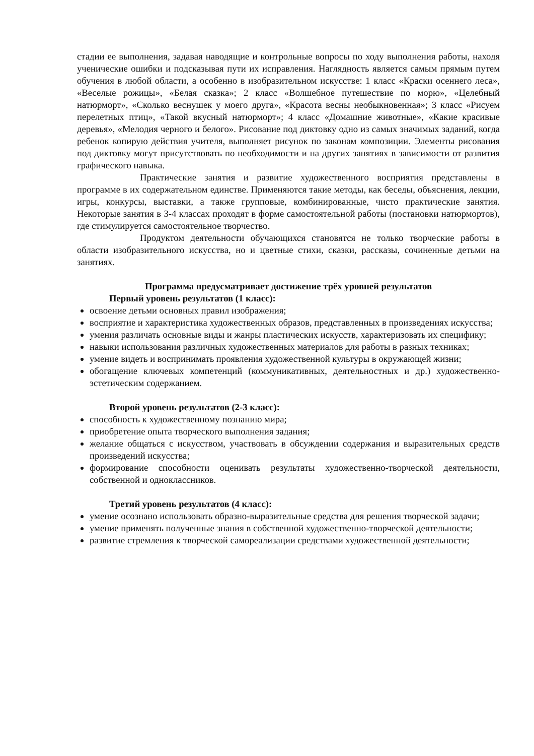стадии ее выполнения, задавая наводящие и контрольные вопросы по ходу выполнения работы, находя ученические ошибки и подсказывая пути их исправления. Наглядность является самым прямым путем обучения в любой области, а особенно в изобразительном искусстве: 1 класс «Краски осеннего леса», «Веселые рожицы», «Белая сказка»; 2 класс «Волшебное путешествие по морю», «Целебный натюрморт», «Сколько веснушек у моего друга», «Красота весны необыкновенная»; 3 класс «Рисуем перелетных птиц», «Такой вкусный натюрморт»; 4 класс «Домашние животные», «Какие красивые деревья», «Мелодия черного и белого». Рисование под диктовку одно из самых значимых заданий, когда ребенок копирую действия учителя, выполняет рисунок по законам композиции. Элементы рисования под диктовку могут присутствовать по необходимости и на других занятиях в зависимости от развития графического навыка.
Практические занятия и развитие художественного восприятия представлены в программе в их содержательном единстве. Применяются такие методы, как беседы, объяснения, лекции, игры, конкурсы, выставки, а также групповые, комбинированные, чисто практические занятия. Некоторые занятия в 3-4 классах проходят в форме самостоятельной работы (постановки натюрмортов), где стимулируется самостоятельное творчество.
Продуктом деятельности обучающихся становятся не только творческие работы в области изобразительного искусства, но и цветные стихи, сказки, рассказы, сочиненные детьми на занятиях.
Программа предусматривает достижение трёх уровней результатов
Первый уровень результатов (1 класс):
освоение детьми основных правил изображения;
восприятие и характеристика художественных образов, представленных в произведениях искусства;
умения различать основные виды и жанры пластических искусств, характеризовать их специфику;
навыки использования различных художественных материалов для работы в разных техниках;
умение видеть и воспринимать проявления художественной культуры в окружающей жизни;
обогащение ключевых компетенций (коммуникативных, деятельностных и др.) художественно-эстетическим содержанием.
Второй уровень результатов (2-3 класс):
способность к художественному познанию мира;
приобретение опыта творческого выполнения задания;
желание общаться с искусством, участвовать в обсуждении содержания и выразительных средств произведений искусства;
формирование способности оценивать результаты художественно-творческой деятельности, собственной и одноклассников.
Третий уровень результатов (4 класс):
умение осознано использовать образно-выразительные средства для решения творческой задачи;
умение применять полученные знания в собственной художественно-творческой деятельности;
развитие стремления к творческой самореализации средствами художественной деятельности;